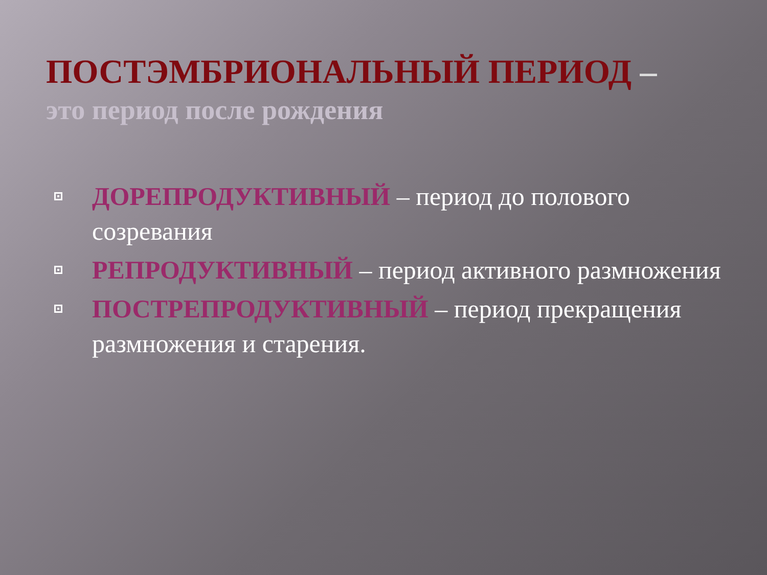ПОСТЭМБРИОНАЛЬНЫЙ ПЕРИОД –
это период после рождения
ДОРЕПРОДУКТИВНЫЙ – период до полового созревания
РЕПРОДУКТИВНЫЙ – период активного размножения
ПОСТРЕПРОДУКТИВНЫЙ – период прекращения размножения и старения.